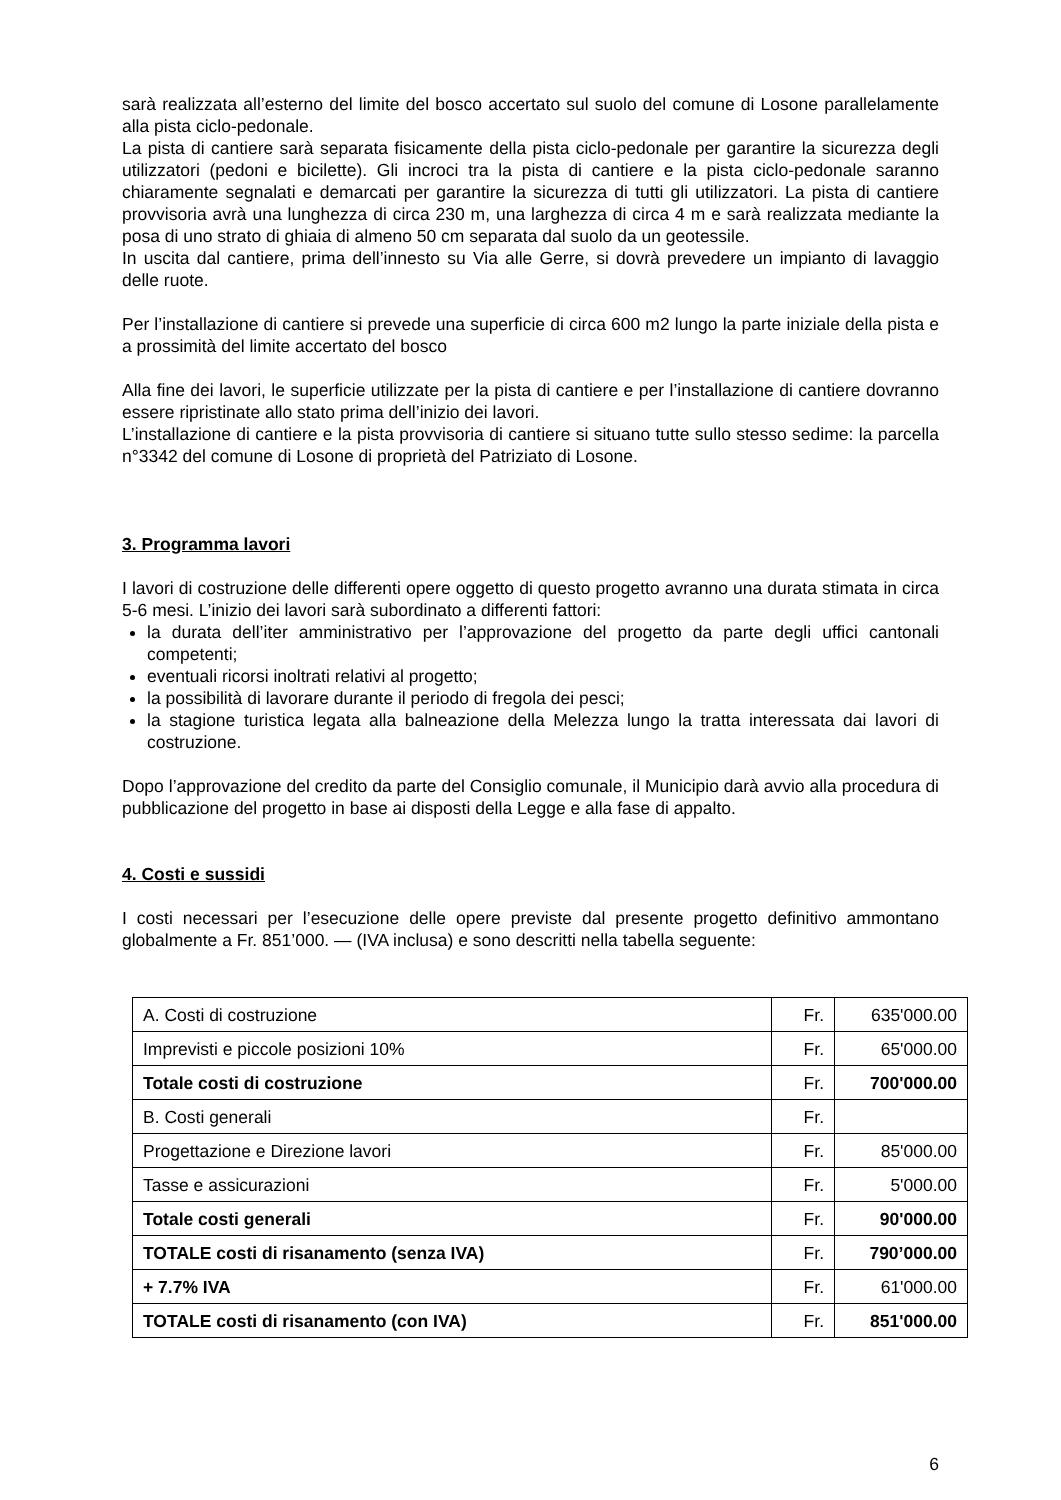sarà realizzata all’esterno del limite del bosco accertato sul suolo del comune di Losone parallelamente alla pista ciclo-pedonale.
La pista di cantiere sarà separata fisicamente della pista ciclo-pedonale per garantire la sicurezza degli utilizzatori (pedoni e bicilette). Gli incroci tra la pista di cantiere e la pista ciclo-pedonale saranno chiaramente segnalati e demarcati per garantire la sicurezza di tutti gli utilizzatori. La pista di cantiere provvisoria avrà una lunghezza di circa 230 m, una larghezza di circa 4 m e sarà realizzata mediante la posa di uno strato di ghiaia di almeno 50 cm separata dal suolo da un geotessile.
In uscita dal cantiere, prima dell’innesto su Via alle Gerre, si dovrà prevedere un impianto di lavaggio delle ruote.
Per l’installazione di cantiere si prevede una superficie di circa 600 m2 lungo la parte iniziale della pista e a prossimità del limite accertato del bosco
Alla fine dei lavori, le superficie utilizzate per la pista di cantiere e per l’installazione di cantiere dovranno essere ripristinate allo stato prima dell’inizio dei lavori.
L’installazione di cantiere e la pista provvisoria di cantiere si situano tutte sullo stesso sedime: la parcella n°3342 del comune di Losone di proprietà del Patriziato di Losone.
3. Programma lavori
I lavori di costruzione delle differenti opere oggetto di questo progetto avranno una durata stimata in circa 5-6 mesi. L’inizio dei lavori sarà subordinato a differenti fattori:
la durata dell’iter amministrativo per l’approvazione del progetto da parte degli uffici cantonali competenti;
eventuali ricorsi inoltrati relativi al progetto;
la possibilità di lavorare durante il periodo di fregola dei pesci;
la stagione turistica legata alla balneazione della Melezza lungo la tratta interessata dai lavori di costruzione.
Dopo l’approvazione del credito da parte del Consiglio comunale, il Municipio darà avvio alla procedura di pubblicazione del progetto in base ai disposti della Legge e alla fase di appalto.
4. Costi e sussidi
I costi necessari per l’esecuzione delle opere previste dal presente progetto definitivo ammontano globalmente a Fr. 851’000. — (IVA inclusa) e sono descritti nella tabella seguente:
| A. Costi di costruzione | Fr. | 635'000.00 |
| Imprevisti e piccole posizioni 10% | Fr. | 65'000.00 |
| Totale costi di costruzione | Fr. | 700'000.00 |
| B. Costi generali | Fr. | |
| Progettazione e Direzione lavori | Fr. | 85'000.00 |
| Tasse e assicurazioni | Fr. | 5'000.00 |
| Totale costi generali | Fr. | 90'000.00 |
| TOTALE costi di risanamento (senza IVA) | Fr. | 790’000.00 |
| + 7.7% IVA | Fr. | 61'000.00 |
| TOTALE costi di risanamento (con IVA) | Fr. | 851'000.00 |
6